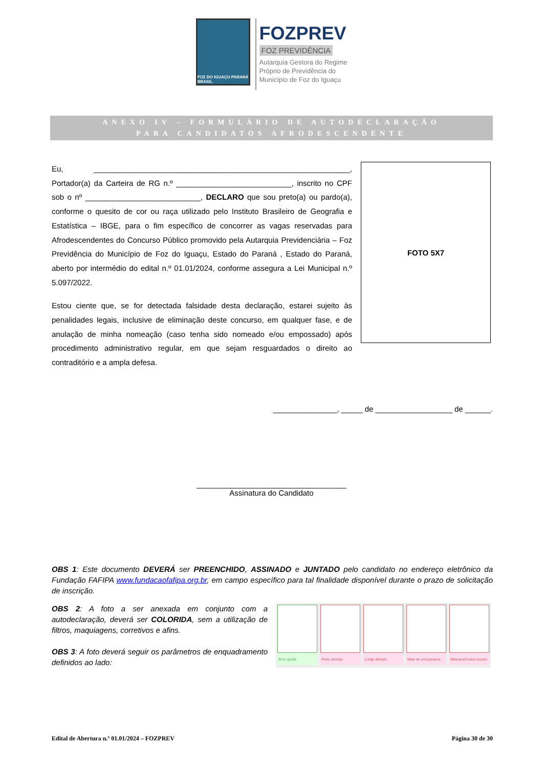FOZ DO IGUAÇU PARANÁ BRASIL
FOZPREV
FOZ PREVIDÊNCIA
Autarquia Gestora do Regime
Próprio de Previdência do
Município de Foz do Iguaçu
ANEXO IV – FORMULÁRIO DE AUTODECLARAÇÃO
PARA CANDIDATOS AFRODESCENDENTE
Eu, ____________________________________________________________, Portador(a) da Carteira de RG n.º ___________________________, inscrito no CPF sob o nº ___________________________, DECLARO que sou preto(a) ou pardo(a), conforme o quesito de cor ou raça utilizado pelo Instituto Brasileiro de Geografia e Estatística – IBGE, para o fim específico de concorrer as vagas reservadas para Afrodescendentes do Concurso Público promovido pela Autarquia Previdenciária – Foz Previdência do Município de Foz do Iguaçu, Estado do Paraná , Estado do Paraná, aberto por intermédio do edital n.º 01.01/2024, conforme assegura a Lei Municipal n.º 5.097/2022.
Estou ciente que, se for detectada falsidade desta declaração, estarei sujeito às penalidades legais, inclusive de eliminação deste concurso, em qualquer fase, e de anulação de minha nomeação (caso tenha sido nomeado e/ou empossado) após procedimento administrativo regular, em que sejam resguardados o direito ao contraditório e a ampla defesa.
FOTO 5X7
_______________, _____ de __________________ de ______.
___________________________________
Assinatura do Candidato
OBS 1: Este documento DEVERÁ ser PREENCHIDO, ASSINADO e JUNTADO pelo candidato no endereço eletrônico da Fundação FAFIPA www.fundacaofafipa.org.br, em campo específico para tal finalidade disponível durante o prazo de solicitação de inscrição.
OBS 2: A foto a ser anexada em conjunto com a autodeclaração, deverá ser COLORIDA, sem a utilização de filtros, maquiagens, corretivos e afins.
OBS 3: A foto deverá seguir os parâmetros de enquadramento definidos ao lado:
Bom ajuste Perto demais Longe demais Mais de uma pessoa Máscara/óculos escuro
Edital de Abertura n.º 01.01/2024 – FOZPREV Página 30 de 30